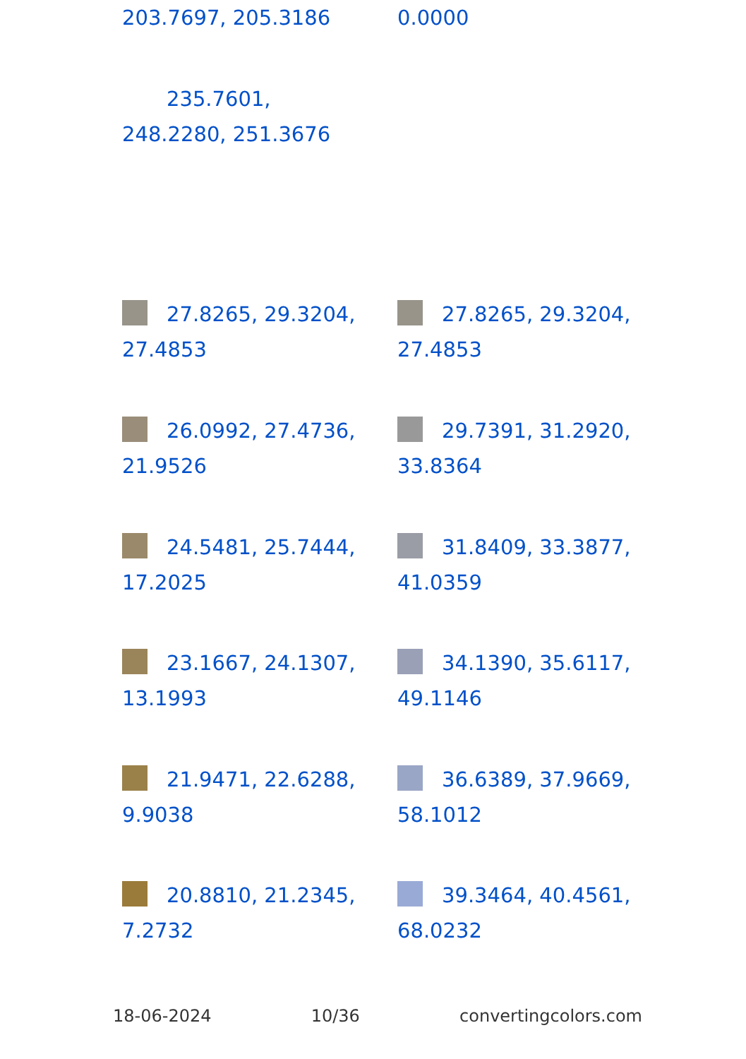203.7697, 205.3186 0.0000
235.7601,
248.2280, 251.3676
27.8265, 29.3204, 27.4853
27.8265, 29.3204, 27.4853
26.0992, 27.4736, 21.9526
29.7391, 31.2920, 33.8364
24.5481, 25.7444, 17.2025
31.8409, 33.3877, 41.0359
23.1667, 24.1307, 13.1993
34.1390, 35.6117, 49.1146
21.9471, 22.6288, 9.9038
36.6389, 37.9669, 58.1012
20.8810, 21.2345, 7.2732
39.3464, 40.4561, 68.0232
18-06-2024 10/36 convertingcolors.com